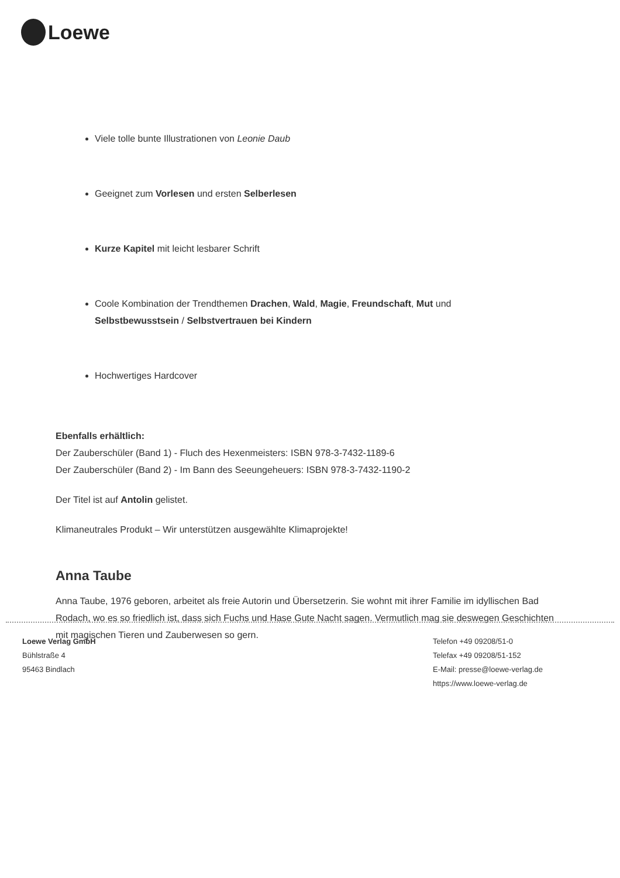Loewe
Viele tolle bunte Illustrationen von Leonie Daub
Geeignet zum Vorlesen und ersten Selberlesen
Kurze Kapitel mit leicht lesbarer Schrift
Coole Kombination der Trendthemen Drachen, Wald, Magie, Freundschaft, Mut und Selbstbewusstsein / Selbstvertrauen bei Kindern
Hochwertiges Hardcover
Ebenfalls erhältlich:
Der Zauberschüler (Band 1) - Fluch des Hexenmeisters: ISBN 978-3-7432-1189-6
Der Zauberschüler (Band 2) - Im Bann des Seeungeheuers: ISBN 978-3-7432-1190-2
Der Titel ist auf Antolin gelistet.
Klimaneutrales Produkt – Wir unterstützen ausgewählte Klimaprojekte!
Anna Taube
Anna Taube, 1976 geboren, arbeitet als freie Autorin und Übersetzerin. Sie wohnt mit ihrer Familie im idyllischen Bad Rodach, wo es so friedlich ist, dass sich Fuchs und Hase Gute Nacht sagen. Vermutlich mag sie deswegen Geschichten mit magischen Tieren und Zauberwesen so gern.
Loewe Verlag GmbH
Bühlstraße 4
95463 Bindlach
Telefon +49 09208/51-0
Telefax +49 09208/51-152
E-Mail: presse@loewe-verlag.de
https://www.loewe-verlag.de